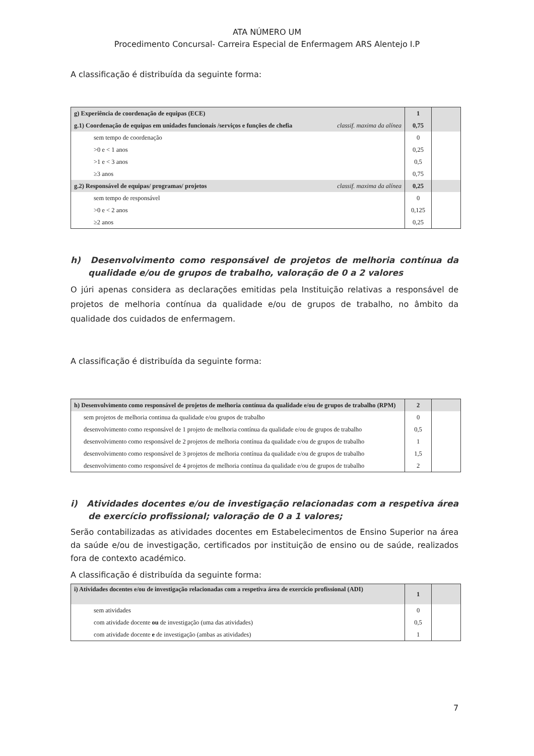ATA NÚMERO UM
Procedimento Concursal- Carreira Especial de Enfermagem ARS Alentejo I.P
A classificação é distribuída da seguinte forma:
| g) Experiência de coordenação de equipas (ECE) | 1 | |
| g.1) Coordenação de equipas em unidades funcionais /serviços e funções de chefia classif. maxima da alínea | 0,75 | |
| sem tempo de coordenação | 0 | |
| >0 e < 1 anos | 0,25 | |
| >1 e < 3 anos | 0,5 | |
| ≥3 anos | 0,75 | |
| g.2) Responsável de equipas/ programas/ projetos classif. maxima da alínea | 0,25 | |
| sem tempo de responsável | 0 | |
| >0 e < 2 anos | 0,125 | |
| ≥2 anos | 0,25 | |
h) Desenvolvimento como responsável de projetos de melhoria contínua da qualidade e/ou de grupos de trabalho, valoração de 0 a 2 valores
O júri apenas considera as declarações emitidas pela Instituição relativas a responsável de projetos de melhoria contínua da qualidade e/ou de grupos de trabalho, no âmbito da qualidade dos cuidados de enfermagem.
A classificação é distribuída da seguinte forma:
| h) Desenvolvimento como responsável de projetos de melhoria contínua da qualidade e/ou de grupos de trabalho (RPM) | 2 | |
| sem projetos de melhoria continua da qualidade e/ou grupos de trabalho | 0 | |
| desenvolvimento como responsável de 1 projeto de melhoria contínua da qualidade e/ou de grupos de trabalho | 0,5 | |
| desenvolvimento como responsável de 2 projetos de melhoria contínua da qualidade e/ou de grupos de trabalho | 1 | |
| desenvolvimento como responsável de 3 projetos de melhoria contínua da qualidade e/ou de grupos de trabalho | 1,5 | |
| desenvolvimento como responsável de 4 projetos de melhoria contínua da qualidade e/ou de grupos de trabalho | 2 | |
i) Atividades docentes e/ou de investigação relacionadas com a respetiva área de exercício profissional; valoração de 0 a 1 valores;
Serão contabilizadas as atividades docentes em Estabelecimentos de Ensino Superior na área da saúde e/ou de investigação, certificados por instituição de ensino ou de saúde, realizados fora de contexto académico.
A classificação é distribuída da seguinte forma:
| i) Atividades docentes e/ou de investigação relacionadas com a respetiva área de exercício profissional (ADI) | 1 | |
| sem atividades | 0 | |
| com atividade docente ou de investigação (uma das atividades) | 0,5 | |
| com atividade docente e de investigação (ambas as atividades) | 1 | |
7